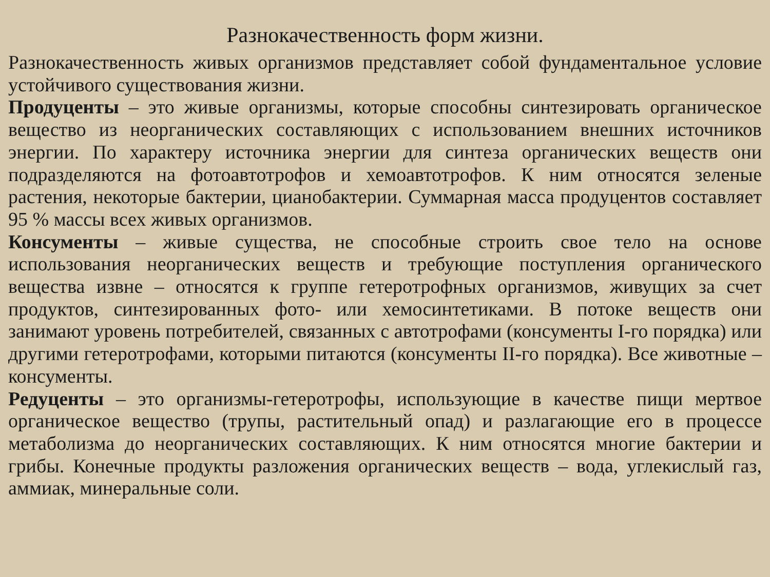Разнокачественность форм жизни.
Разнокачественность живых организмов представляет собой фундаментальное условие устойчивого существования жизни.
Продуценты – это живые организмы, которые способны синтезировать органическое вещество из неорганических составляющих с использованием внешних источников энергии. По характеру источника энергии для синтеза органических веществ они подразделяются на фотоавтотрофов и хемоавтотрофов. К ним относятся зеленые растения, некоторые бактерии, цианобактерии. Суммарная масса продуцентов составляет 95 % массы всех живых организмов.
Консументы – живые существа, не способные строить свое тело на основе использования неорганических веществ и требующие поступления органического вещества извне – относятся к группе гетеротрофных организмов, живущих за счет продуктов, синтезированных фото- или хемосинтетиками. В потоке веществ они занимают уровень потребителей, связанных с автотрофами (консументы I-го порядка) или другими гетеротрофами, которыми питаются (консументы II-го порядка). Все животные – консументы.
Редуценты – это организмы-гетеротрофы, использующие в качестве пищи мертвое органическое вещество (трупы, растительный опад) и разлагающие его в процессе метаболизма до неорганических составляющих. К ним относятся многие бактерии и грибы. Конечные продукты разложения органических веществ – вода, углекислый газ, аммиак, минеральные соли.